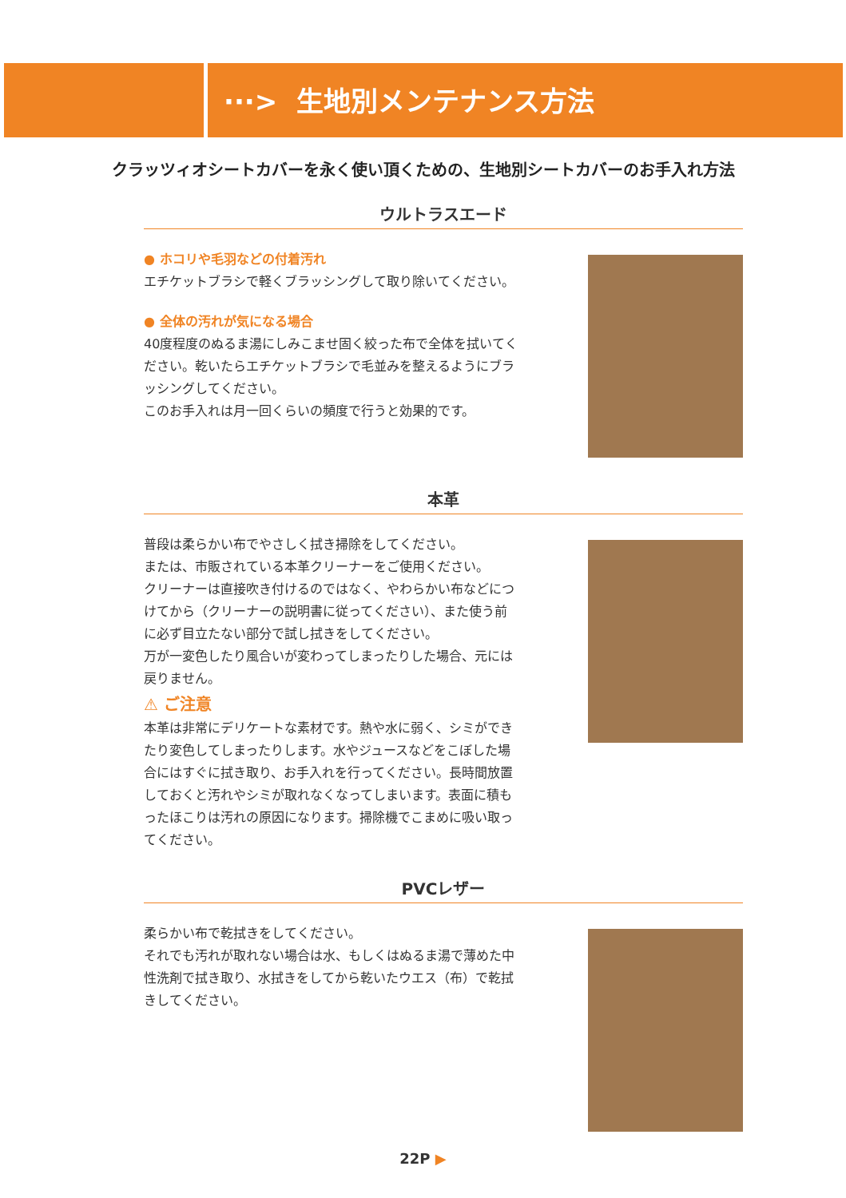···> 生地別メンテナンス方法
クラッツィオシートカバーを永く使い頂くための、生地別シートカバーのお手入れ方法
ウルトラスエード
● ホコリや毛羽などの付着汚れ
エチケットブラシで軽くブラッシングして取り除いてください。
● 全体の汚れが気になる場合
40度程度のぬるま湯にしみこませ固く絞った布で全体を拭いてください。乾いたらエチケットブラシで毛並みを整えるようにブラッシングしてください。
このお手入れは月一回くらいの頻度で行うと効果的です。
本革
普段は柔らかい布でやさしく拭き掃除をしてください。
または、市販されている本革クリーナーをご使用ください。
クリーナーは直接吹き付けるのではなく、やわらかい布などにつけてから（クリーナーの説明書に従ってください）、また使う前に必ず目立たない部分で試し拭きをしてください。
万が一変色したり風合いが変わってしまったりした場合、元には戻りません。
⚠ ご注意
本革は非常にデリケートな素材です。熱や水に弱く、シミができたり変色してしまったりします。水やジュースなどをこぼした場合にはすぐに拭き取り、お手入れを行ってください。長時間放置しておくと汚れやシミが取れなくなってしまいます。表面に積もったほこりは汚れの原因になります。掃除機でこまめに吸い取ってください。
PVCレザー
柔らかい布で乾拭きをしてください。
それでも汚れが取れない場合は水、もしくはぬるま湯で薄めた中性洗剤で拭き取り、水拭きをしてから乾いたウエス（布）で乾拭きしてください。
22P ▶